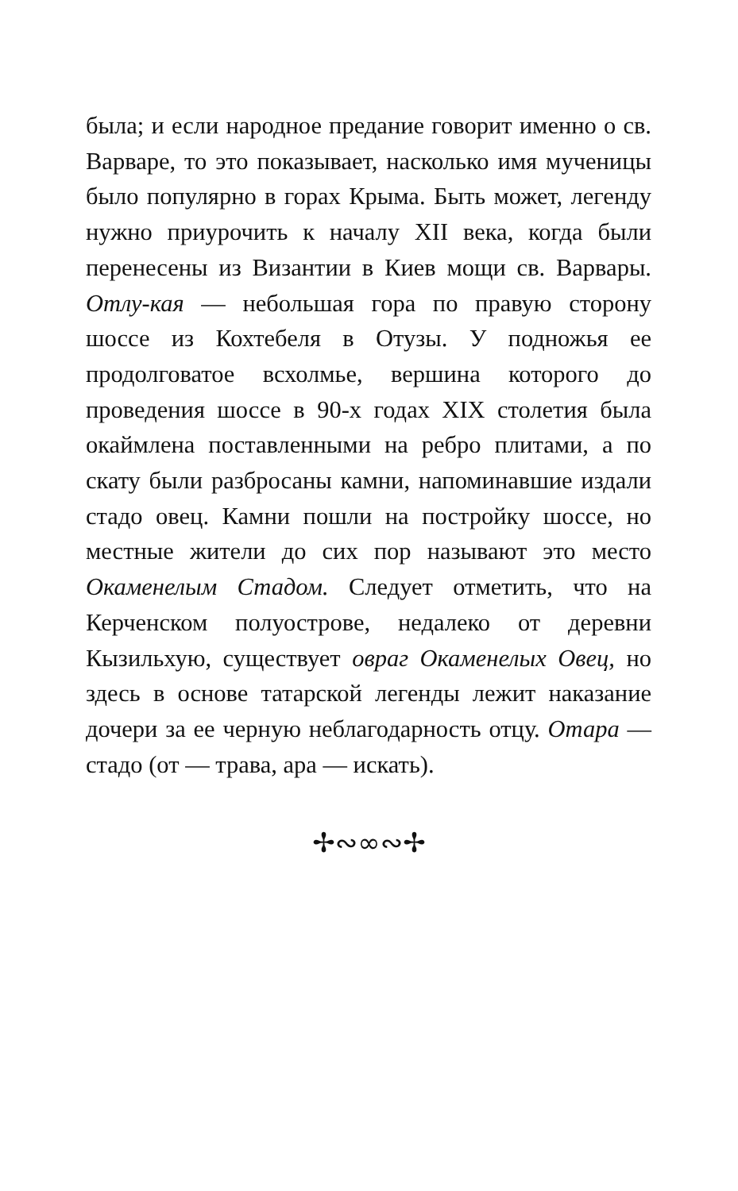была; и если народное предание говорит именно о св. Варваре, то это показывает, насколько имя мученицы было популярно в горах Крыма. Быть может, легенду нужно приурочить к началу XII века, когда были перенесены из Византии в Киев мощи св. Варвары. Отлу-кая — небольшая гора по правую сторону шоссе из Кохтебеля в Отузы. У подножья ее продолговатое всхолмье, вершина которого до проведения шоссе в 90-х годах XIX столетия была окаймлена поставленными на ребро плитами, а по скату были разбросаны камни, напоминавшие издали стадо овец. Камни пошли на постройку шоссе, но местные жители до сих пор называют это место Окаменелым Стадом. Следует отметить, что на Керченском полуострове, недалеко от деревни Кызильхую, существует овраг Окаменелых Овец, но здесь в основе татарской легенды лежит наказание дочери за ее черную неблагодарность отцу. Отара — стадо (от — трава, ара — искать).
✢∾∞∾✢